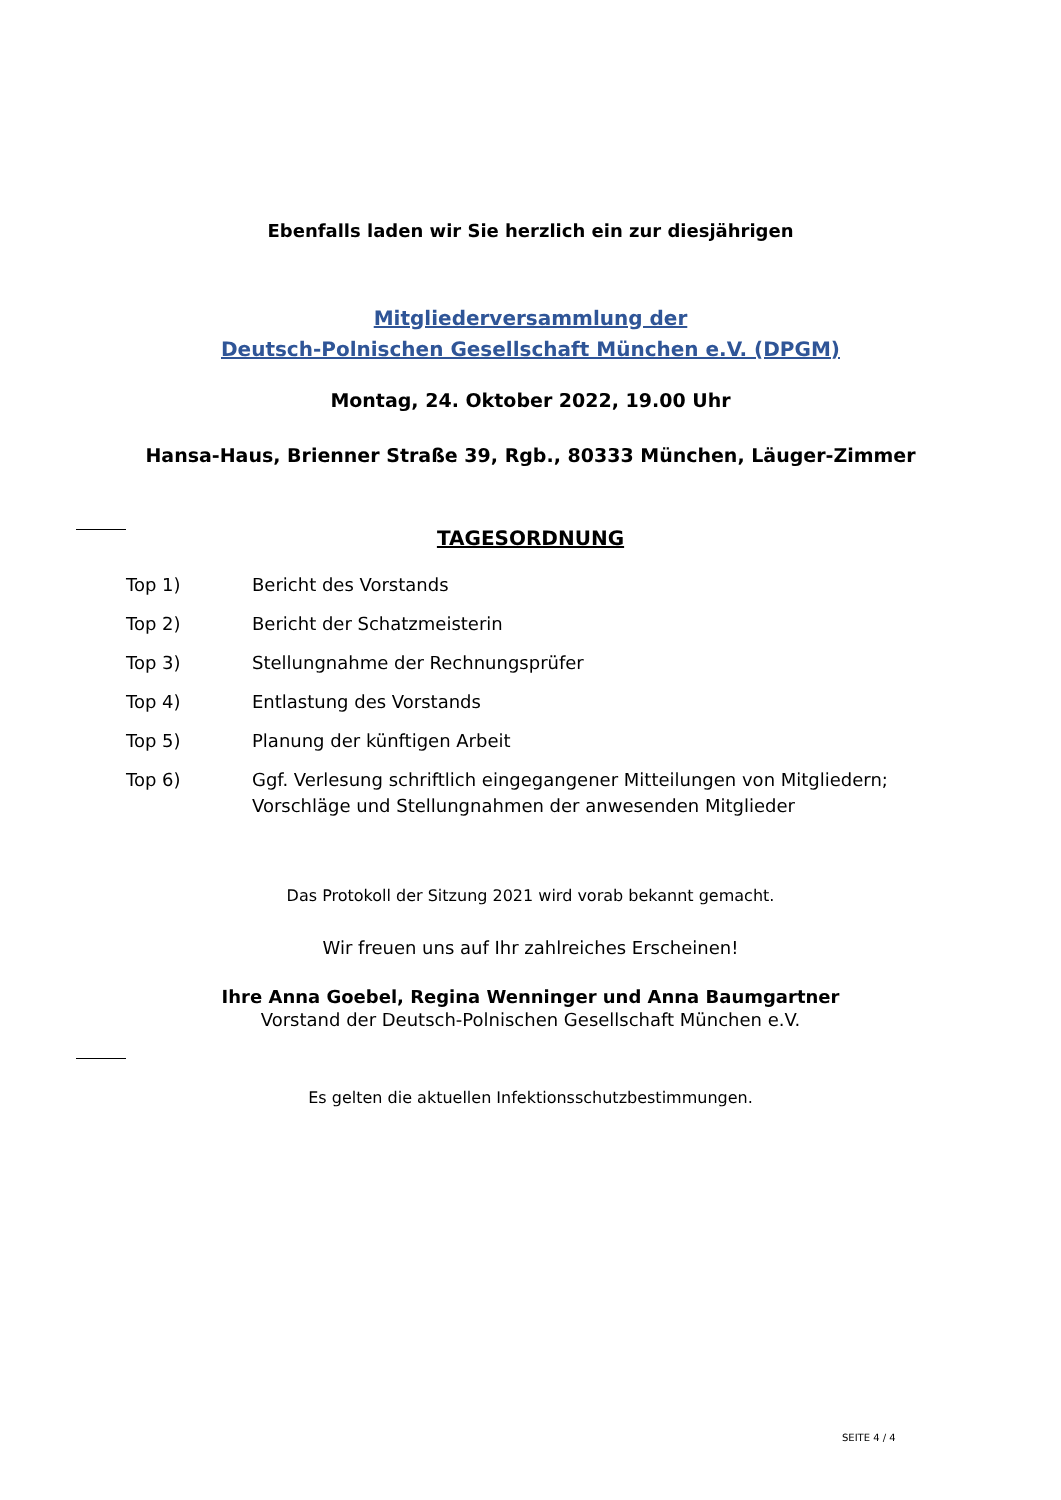Ebenfalls laden wir Sie herzlich ein zur diesjährigen
Mitgliederversammlung der
Deutsch-Polnischen Gesellschaft München e.V. (DPGM)
Montag, 24. Oktober 2022, 19.00 Uhr
Hansa-Haus, Brienner Straße 39, Rgb., 80333 München, Läuger-Zimmer
TAGESORDNUNG
| Top 1) | Bericht des Vorstands |
| Top 2) | Bericht der Schatzmeisterin |
| Top 3) | Stellungnahme der Rechnungsprüfer |
| Top 4) | Entlastung des Vorstands |
| Top 5) | Planung der künftigen Arbeit |
| Top 6) | Ggf. Verlesung schriftlich eingegangener Mitteilungen von Mitgliedern; Vorschläge und Stellungnahmen der anwesenden Mitglieder |
Das Protokoll der Sitzung 2021 wird vorab bekannt gemacht.
Wir freuen uns auf Ihr zahlreiches Erscheinen!
Ihre Anna Goebel, Regina Wenninger und Anna Baumgartner
Vorstand der Deutsch-Polnischen Gesellschaft München e.V.
Es gelten die aktuellen Infektionsschutzbestimmungen.
SEITE 4 / 4